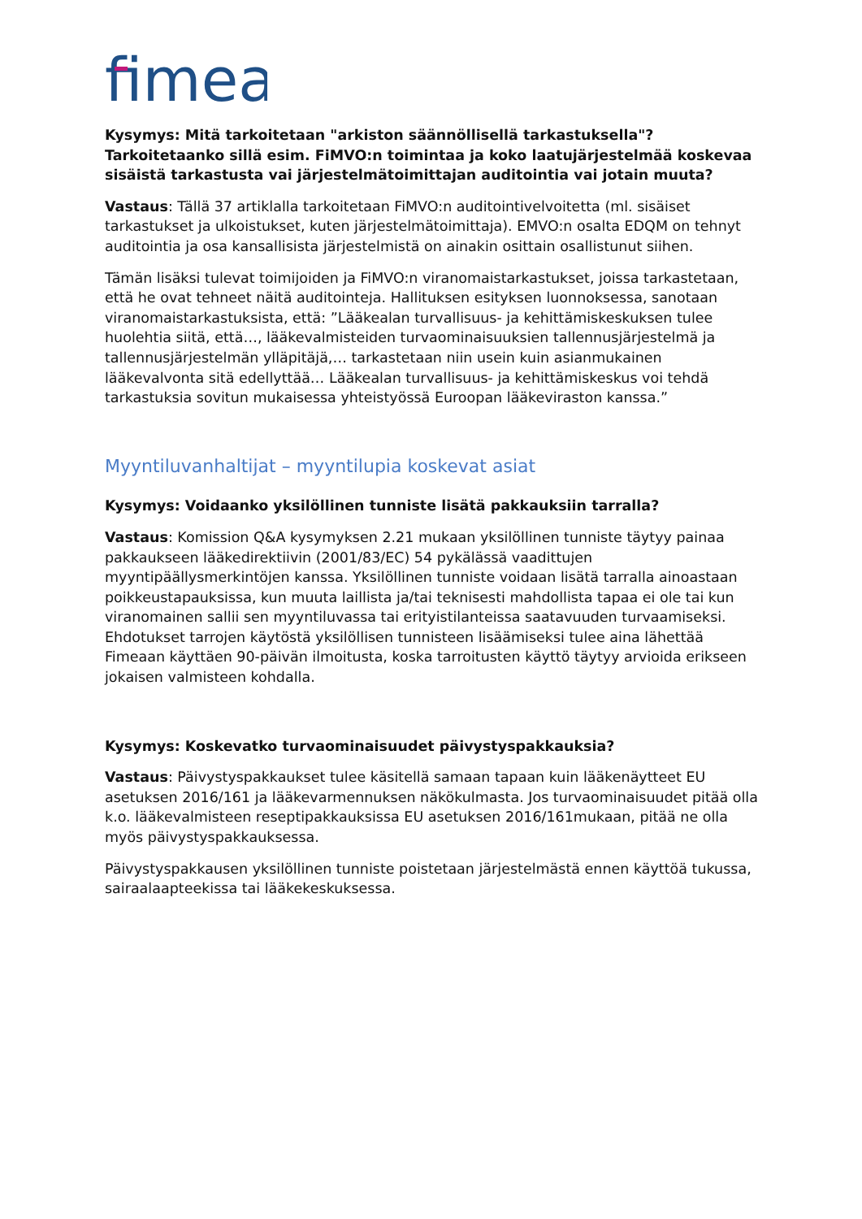fimea
Kysymys: Mitä tarkoitetaan "arkiston säännöllisellä tarkastuksella"? Tarkoitetaanko sillä esim. FiMVO:n toimintaa ja koko laatujärjestelmää koskevaa sisäistä tarkastusta vai järjestelmätoimittajan auditointia vai jotain muuta?
Vastaus: Tällä 37 artiklalla tarkoitetaan FiMVO:n auditointivelvoitetta (ml. sisäiset tarkastukset ja ulkoistukset, kuten järjestelmätoimittaja). EMVO:n osalta EDQM on tehnyt auditointia ja osa kansallisista järjestelmistä on ainakin osittain osallistunut siihen.
Tämän lisäksi tulevat toimijoiden ja FiMVO:n viranomaistarkastukset, joissa tarkastetaan, että he ovat tehneet näitä auditointeja. Hallituksen esityksen luonnoksessa, sanotaan viranomaistarkastuksista, että: ”Lääkealan turvallisuus- ja kehittämiskeskuksen tulee huolehtia siitä, että…, lääkevalmisteiden turvaominaisuuksien tallennusjärjestelmä ja tallennusjärjestelmän ylläpitäjä,… tarkastetaan niin usein kuin asianmukainen lääkevalvonta sitä edellyttää… Lääkealan turvallisuus- ja kehittämiskeskus voi tehdä tarkastuksia sovitun mukaisessa yhteistyössä Euroopan lääkeviraston kanssa.”
Myyntiluvanhaltijat – myyntilupia koskevat asiat
Kysymys: Voidaanko yksilöllinen tunniste lisätä pakkauksiin tarralla?
Vastaus: Komission Q&A kysymyksen 2.21 mukaan yksilöllinen tunniste täytyy painaa pakkaukseen lääkedirektiivin (2001/83/EC) 54 pykälässä vaadittujen myyntipäällysmerkintöjen kanssa. Yksilöllinen tunniste voidaan lisätä tarralla ainoastaan poikkeustapauksissa, kun muuta laillista ja/tai teknisesti mahdollista tapaa ei ole tai kun viranomainen sallii sen myyntiluvassa tai erityistilanteissa saatavuuden turvaamiseksi. Ehdotukset tarrojen käytöstä yksilöllisen tunnisteen lisäämiseksi tulee aina lähettää Fimeaan käyttäen 90-päivän ilmoitusta, koska tarroitusten käyttö täytyy arvioida erikseen jokaisen valmisteen kohdalla.
Kysymys: Koskevatko turvaominaisuudet päivystyspakkauksia?
Vastaus: Päivystyspakkaukset tulee käsitellä samaan tapaan kuin lääkenäytteet EU asetuksen 2016/161 ja lääkevarmennuksen näkökulmasta. Jos turvaominaisuudet pitää olla k.o. lääkevalmisteen reseptipakkauksissa EU asetuksen 2016/161mukaan, pitää ne olla myös päivystyspakkauksessa.
Päivystyspakkausen yksilöllinen tunniste poistetaan järjestelmästä ennen käyttöä tukussa, sairaalaapteekissa tai lääkekeskuksessa.